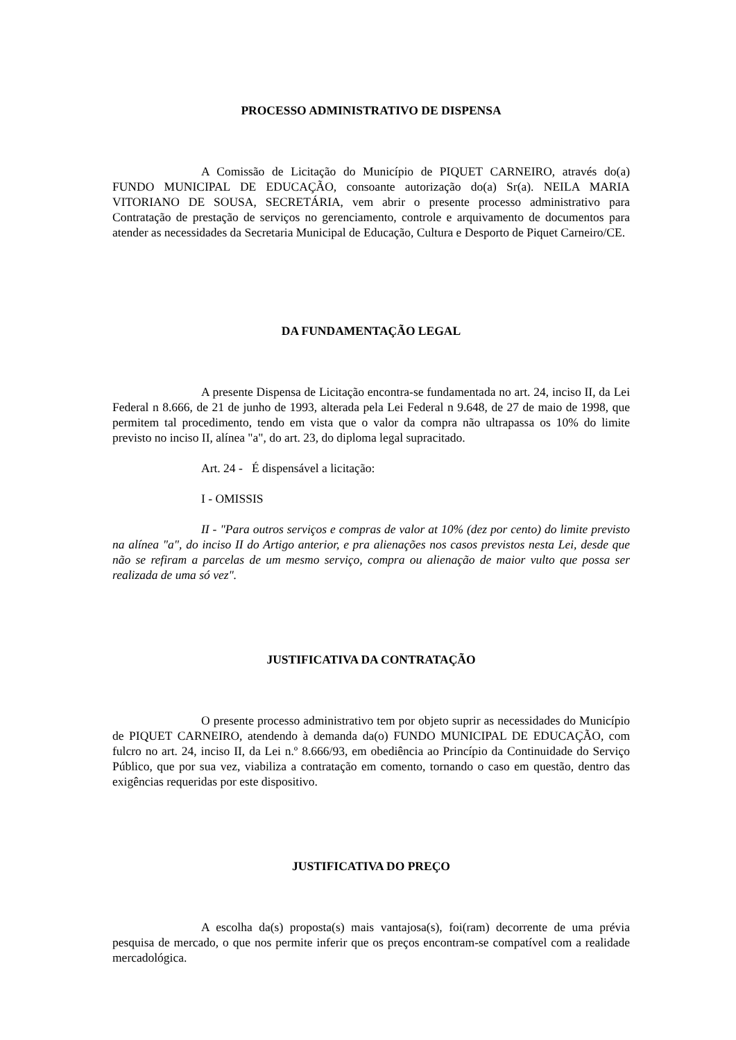PROCESSO ADMINISTRATIVO DE DISPENSA
A Comissão de Licitação do Município de PIQUET CARNEIRO, através do(a) FUNDO MUNICIPAL DE EDUCAÇÃO, consoante autorização do(a) Sr(a). NEILA MARIA VITORIANO DE SOUSA, SECRETÁRIA, vem abrir o presente processo administrativo para Contratação de prestação de serviços no gerenciamento, controle e arquivamento de documentos para atender as necessidades da Secretaria Municipal de Educação, Cultura e Desporto de Piquet Carneiro/CE.
DA FUNDAMENTAÇÃO LEGAL
A presente Dispensa de Licitação encontra-se fundamentada no art. 24, inciso II, da Lei Federal n 8.666, de 21 de junho de 1993, alterada pela Lei Federal n 9.648, de 27 de maio de 1998, que permitem tal procedimento, tendo em vista que o valor da compra não ultrapassa os 10% do limite previsto no inciso II, alínea "a", do art. 23, do diploma legal supracitado.
Art. 24 - É dispensável a licitação:
I - OMISSIS
II - "Para outros serviços e compras de valor at 10% (dez por cento) do limite previsto na alínea "a", do inciso II do Artigo anterior, e pra alienações nos casos previstos nesta Lei, desde que não se refiram a parcelas de um mesmo serviço, compra ou alienação de maior vulto que possa ser realizada de uma só vez".
JUSTIFICATIVA DA CONTRATAÇÃO
O presente processo administrativo tem por objeto suprir as necessidades do Município de PIQUET CARNEIRO, atendendo à demanda da(o) FUNDO MUNICIPAL DE EDUCAÇÃO, com fulcro no art. 24, inciso II, da Lei n.º 8.666/93, em obediência ao Princípio da Continuidade do Serviço Público, que por sua vez, viabiliza a contratação em comento, tornando o caso em questão, dentro das exigências requeridas por este dispositivo.
JUSTIFICATIVA DO PREÇO
A escolha da(s) proposta(s) mais vantajosa(s), foi(ram) decorrente de uma prévia pesquisa de mercado, o que nos permite inferir que os preços encontram-se compatível com a realidade mercadológica.